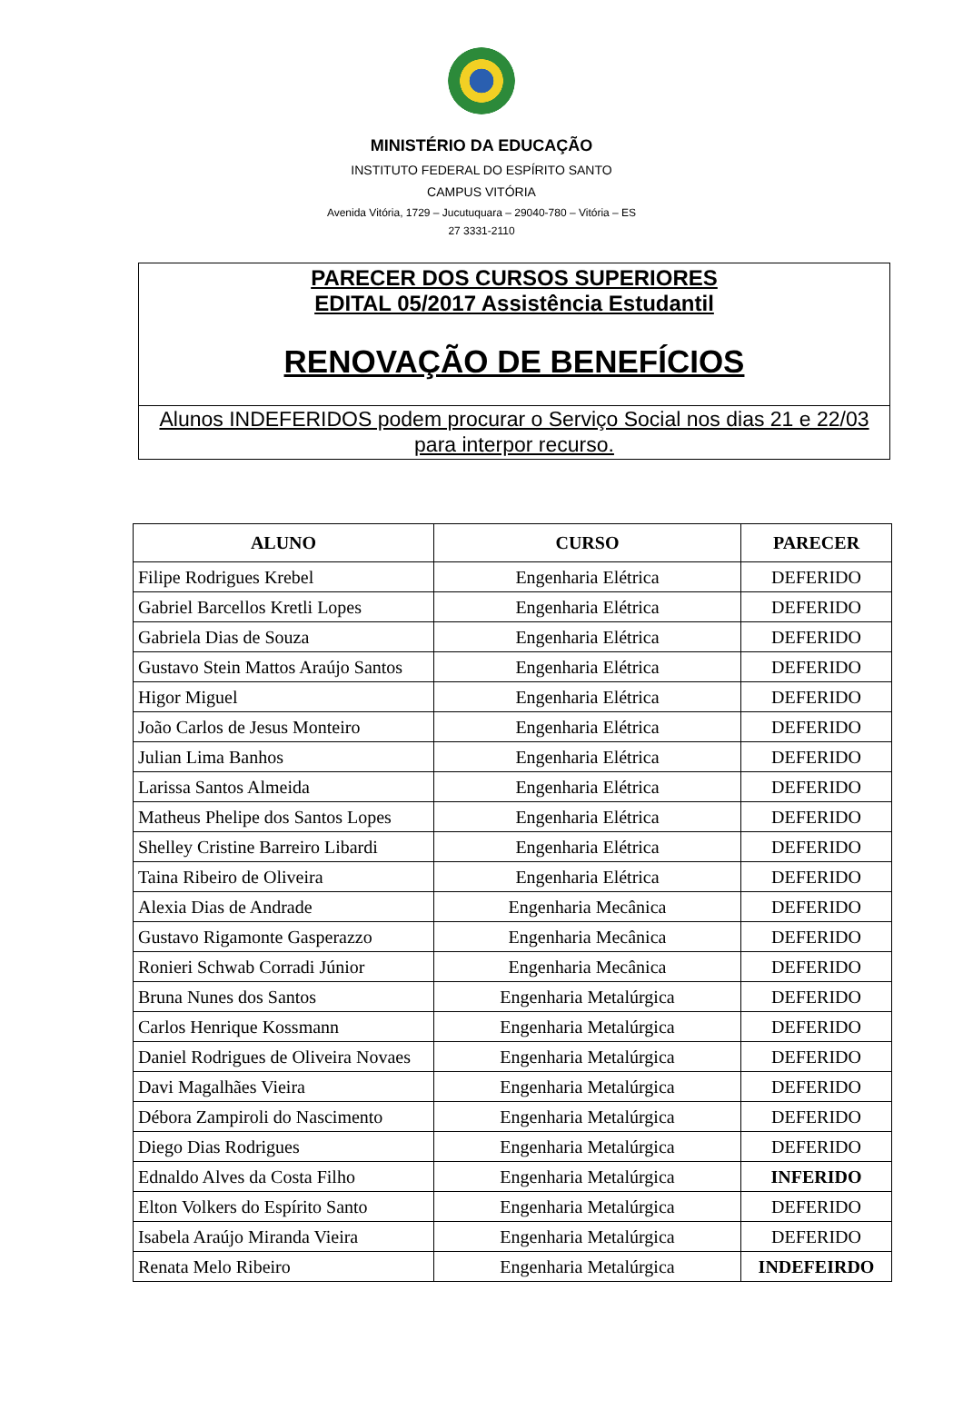MINISTÉRIO DA EDUCAÇÃO
INSTITUTO FEDERAL DO ESPÍRITO SANTO
CAMPUS VITÓRIA
Avenida Vitória, 1729 – Jucutuquara – 29040-780 – Vitória – ES
27 3331-2110
PARECER DOS CURSOS SUPERIORES
EDITAL 05/2017 Assistência Estudantil
RENOVAÇÃO DE BENEFÍCIOS
Alunos INDEFERIDOS podem procurar o Serviço Social nos dias 21 e 22/03 para interpor recurso.
| ALUNO | CURSO | PARECER |
| --- | --- | --- |
| Filipe Rodrigues Krebel | Engenharia Elétrica | DEFERIDO |
| Gabriel Barcellos Kretli Lopes | Engenharia Elétrica | DEFERIDO |
| Gabriela Dias de Souza | Engenharia Elétrica | DEFERIDO |
| Gustavo Stein Mattos Araújo Santos | Engenharia Elétrica | DEFERIDO |
| Higor Miguel | Engenharia Elétrica | DEFERIDO |
| João Carlos de Jesus Monteiro | Engenharia Elétrica | DEFERIDO |
| Julian Lima Banhos | Engenharia Elétrica | DEFERIDO |
| Larissa Santos Almeida | Engenharia Elétrica | DEFERIDO |
| Matheus Phelipe dos Santos Lopes | Engenharia Elétrica | DEFERIDO |
| Shelley Cristine Barreiro Libardi | Engenharia Elétrica | DEFERIDO |
| Taina Ribeiro de Oliveira | Engenharia Elétrica | DEFERIDO |
| Alexia Dias de Andrade | Engenharia Mecânica | DEFERIDO |
| Gustavo Rigamonte Gasperazzo | Engenharia Mecânica | DEFERIDO |
| Ronieri Schwab Corradi Júnior | Engenharia Mecânica | DEFERIDO |
| Bruna Nunes dos Santos | Engenharia Metalúrgica | DEFERIDO |
| Carlos Henrique Kossmann | Engenharia Metalúrgica | DEFERIDO |
| Daniel Rodrigues de Oliveira Novaes | Engenharia Metalúrgica | DEFERIDO |
| Davi Magalhães Vieira | Engenharia Metalúrgica | DEFERIDO |
| Débora Zampiroli do Nascimento | Engenharia Metalúrgica | DEFERIDO |
| Diego Dias Rodrigues | Engenharia Metalúrgica | DEFERIDO |
| Ednaldo Alves da Costa Filho | Engenharia Metalúrgica | INFERIDO |
| Elton Volkers do Espírito Santo | Engenharia Metalúrgica | DEFERIDO |
| Isabela Araújo Miranda Vieira | Engenharia Metalúrgica | DEFERIDO |
| Renata Melo Ribeiro | Engenharia Metalúrgica | INDEFEIRDO |